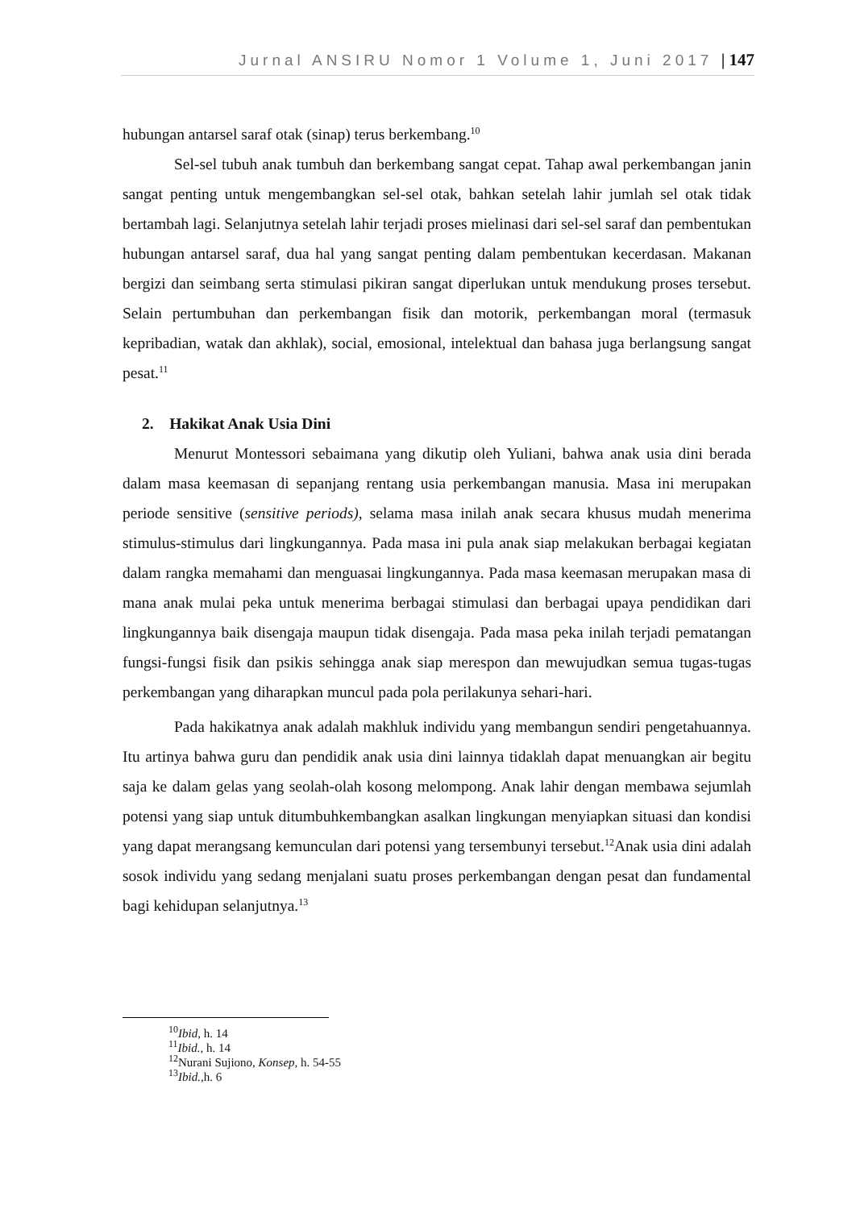Jurnal ANSIRU Nomor 1 Volume 1, Juni 2017 | 147
hubungan antarsel saraf otak (sinap) terus berkembang.<sup>10</sup>
Sel-sel tubuh anak tumbuh dan berkembang sangat cepat. Tahap awal perkembangan janin sangat penting untuk mengembangkan sel-sel otak, bahkan setelah lahir jumlah sel otak tidak bertambah lagi. Selanjutnya setelah lahir terjadi proses mielinasi dari sel-sel saraf dan pembentukan hubungan antarsel saraf, dua hal yang sangat penting dalam pembentukan kecerdasan. Makanan bergizi dan seimbang serta stimulasi pikiran sangat diperlukan untuk mendukung proses tersebut. Selain pertumbuhan dan perkembangan fisik dan motorik, perkembangan moral (termasuk kepribadian, watak dan akhlak), social, emosional, intelektual dan bahasa juga berlangsung sangat pesat.<sup>11</sup>
2. Hakikat Anak Usia Dini
Menurut Montessori sebaimana yang dikutip oleh Yuliani, bahwa anak usia dini berada dalam masa keemasan di sepanjang rentang usia perkembangan manusia. Masa ini merupakan periode sensitive (sensitive periods), selama masa inilah anak secara khusus mudah menerima stimulus-stimulus dari lingkungannya. Pada masa ini pula anak siap melakukan berbagai kegiatan dalam rangka memahami dan menguasai lingkungannya. Pada masa keemasan merupakan masa di mana anak mulai peka untuk menerima berbagai stimulasi dan berbagai upaya pendidikan dari lingkungannya baik disengaja maupun tidak disengaja. Pada masa peka inilah terjadi pematangan fungsi-fungsi fisik dan psikis sehingga anak siap merespon dan mewujudkan semua tugas-tugas perkembangan yang diharapkan muncul pada pola perilakunya sehari-hari.
Pada hakikatnya anak adalah makhluk individu yang membangun sendiri pengetahuannya. Itu artinya bahwa guru dan pendidik anak usia dini lainnya tidaklah dapat menuangkan air begitu saja ke dalam gelas yang seolah-olah kosong melompong. Anak lahir dengan membawa sejumlah potensi yang siap untuk ditumbuhkembangkan asalkan lingkungan menyiapkan situasi dan kondisi yang dapat merangsang kemunculan dari potensi yang tersembunyi tersebut.<sup>12</sup>Anak usia dini adalah sosok individu yang sedang menjalani suatu proses perkembangan dengan pesat dan fundamental bagi kehidupan selanjutnya.<sup>13</sup>
<sup>10</sup> Ibid, h. 14
<sup>11</sup> Ibid., h. 14
<sup>12</sup> Nurani Sujiono, Konsep, h. 54-55
<sup>13</sup> Ibid., h. 6